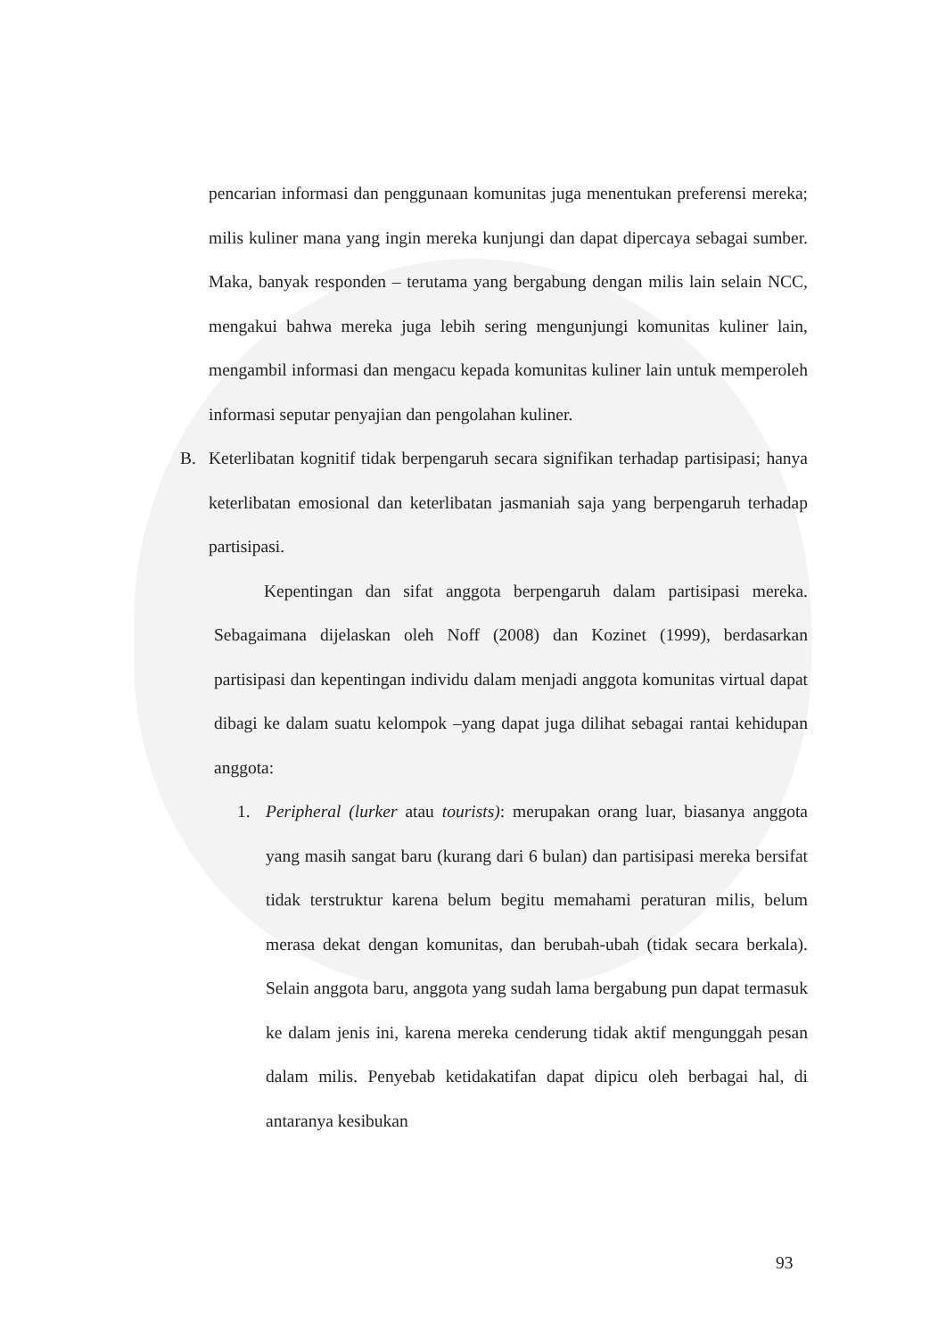pencarian informasi dan penggunaan komunitas juga menentukan preferensi mereka; milis kuliner mana yang ingin mereka kunjungi dan dapat dipercaya sebagai sumber. Maka, banyak responden – terutama yang bergabung dengan milis lain selain NCC, mengakui bahwa mereka juga lebih sering mengunjungi komunitas kuliner lain, mengambil informasi dan mengacu kepada komunitas kuliner lain untuk memperoleh informasi seputar penyajian dan pengolahan kuliner.
B. Keterlibatan kognitif tidak berpengaruh secara signifikan terhadap partisipasi; hanya keterlibatan emosional dan keterlibatan jasmaniah saja yang berpengaruh terhadap partisipasi.
Kepentingan dan sifat anggota berpengaruh dalam partisipasi mereka. Sebagaimana dijelaskan oleh Noff (2008) dan Kozinet (1999), berdasarkan partisipasi dan kepentingan individu dalam menjadi anggota komunitas virtual dapat dibagi ke dalam suatu kelompok –yang dapat juga dilihat sebagai rantai kehidupan anggota:
1. Peripheral (lurker atau tourists): merupakan orang luar, biasanya anggota yang masih sangat baru (kurang dari 6 bulan) dan partisipasi mereka bersifat tidak terstruktur karena belum begitu memahami peraturan milis, belum merasa dekat dengan komunitas, dan berubah-ubah (tidak secara berkala). Selain anggota baru, anggota yang sudah lama bergabung pun dapat termasuk ke dalam jenis ini, karena mereka cenderung tidak aktif mengunggah pesan dalam milis. Penyebab ketidakatifan dapat dipicu oleh berbagai hal, di antaranya kesibukan
93